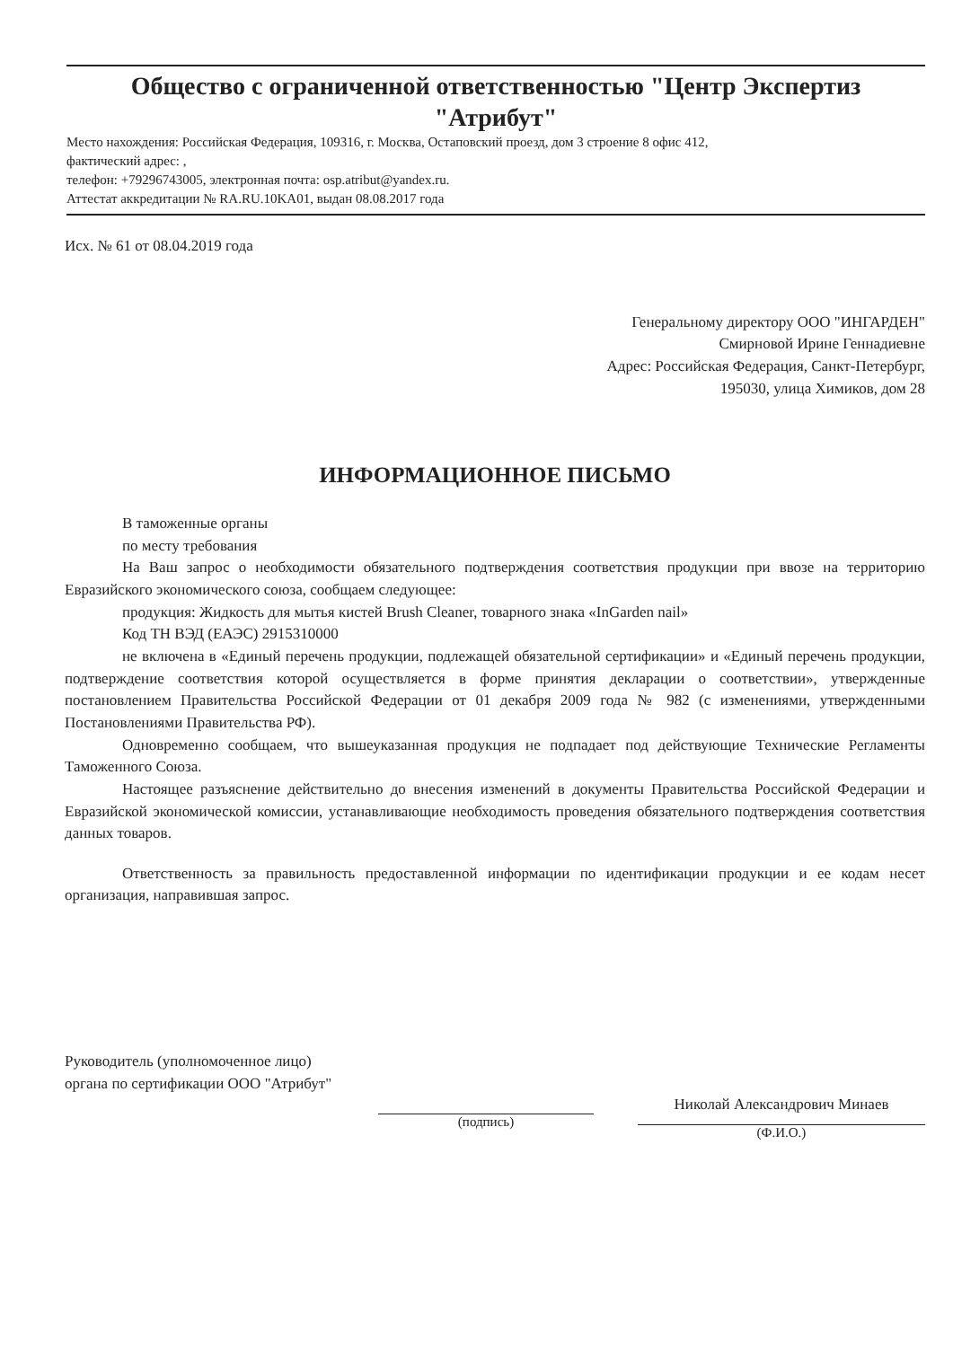Общество с ограниченной ответственностью "Центр Экспертиз
"Атрибут"
Место нахождения: Российская Федерация, 109316, г. Москва, Остаповский проезд, дом 3 строение 8 офис 412,
фактический адрес: ,
телефон: +79296743005, электронная почта: osp.atribut@yandex.ru.
Аттестат аккредитации № RA.RU.10KA01, выдан 08.08.2017 года
Исх. № 61 от 08.04.2019 года
Генеральному директору ООО "ИНГАРДЕН"
Смирновой Ирине Геннадиевне
Адрес: Российская Федерация, Санкт-Петербург,
195030, улица Химиков, дом 28
ИНФОРМАЦИОННОЕ ПИСЬМО
В таможенные органы
по месту требования
На Ваш запрос о необходимости обязательного подтверждения соответствия продукции при ввозе на территорию Евразийского экономического союза, сообщаем следующее:
продукция: Жидкость для мытья кистей Brush Cleaner, товарного знака «InGarden nail»
Код ТН ВЭД (ЕАЭС) 2915310000
не включена в «Единый перечень продукции, подлежащей обязательной сертификации» и «Единый перечень продукции, подтверждение соответствия которой осуществляется в форме принятия декларации о соответствии», утвержденные постановлением Правительства Российской Федерации от 01 декабря 2009 года № 982 (с изменениями, утвержденными Постановлениями Правительства РФ).
Одновременно сообщаем, что вышеуказанная продукция не подпадает под действующие Технические Регламенты Таможенного Союза.
Настоящее разъяснение действительно до внесения изменений в документы Правительства Российской Федерации и Евразийской экономической комиссии, устанавливающие необходимость проведения обязательного подтверждения соответствия данных товаров.
Ответственность за правильность предоставленной информации по идентификации продукции и ее кодам несет организация, направившая запрос.
Руководитель (уполномоченное лицо) органа по сертификации ООО "Атрибут"
(подпись)
Николай Александрович Минаев
(Ф.И.О.)